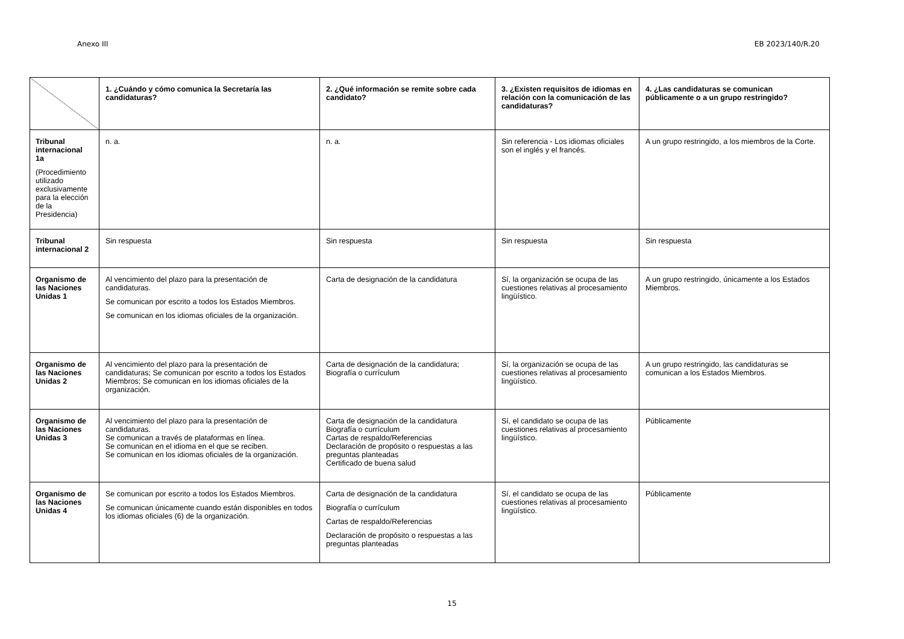Anexo III EB 2023/140/R.20
| | 1. ¿Cuándo y cómo comunica la Secretaría las candidaturas? | 2. ¿Qué información se remite sobre cada candidato? | 3. ¿Existen requisitos de idiomas en relación con la comunicación de las candidaturas? | 4. ¿Las candidaturas se comunican públicamente o a un grupo restringido? |
| --- | --- | --- | --- | --- |
| Tribunal internacional 1a (Procedimiento utilizado exclusivamente para la elección de la Presidencia) | n. a. | n. a. | Sin referencia - Los idiomas oficiales son el inglés y el francés. | A un grupo restringido, a los miembros de la Corte. |
| Tribunal internacional 2 | Sin respuesta | Sin respuesta | Sin respuesta | Sin respuesta |
| Organismo de las Naciones Unidas 1 | Al vencimiento del plazo para la presentación de candidaturas. Se comunican por escrito a todos los Estados Miembros. Se comunican en los idiomas oficiales de la organización. | Carta de designación de la candidatura | Sí, la organización se ocupa de las cuestiones relativas al procesamiento lingüístico. | A un grupo restringido, únicamente a los Estados Miembros. |
| Organismo de las Naciones Unidas 2 | Al vencimiento del plazo para la presentación de candidaturas; Se comunican por escrito a todos los Estados Miembros; Se comunican en los idiomas oficiales de la organización. | Carta de designación de la candidatura; Biografía o currículum | Sí, la organización se ocupa de las cuestiones relativas al procesamiento lingüístico. | A un grupo restringido, las candidaturas se comunican a los Estados Miembros. |
| Organismo de las Naciones Unidas 3 | Al vencimiento del plazo para la presentación de candidaturas. Se comunican a través de plataformas en línea. Se comunican en el idioma en el que se reciben. Se comunican en los idiomas oficiales de la organización. | Carta de designación de la candidatura Biografía o currículum Cartas de respaldo/Referencias Declaración de propósito o respuestas a las preguntas planteadas Certificado de buena salud | Sí, el candidato se ocupa de las cuestiones relativas al procesamiento lingüístico. | Públicamente |
| Organismo de las Naciones Unidas 4 | Se comunican por escrito a todos los Estados Miembros. Se comunican únicamente cuando están disponibles en todos los idiomas oficiales (6) de la organización. | Carta de designación de la candidatura Biografía o currículum Cartas de respaldo/Referencias Declaración de propósito o respuestas a las preguntas planteadas | Sí, el candidato se ocupa de las cuestiones relativas al procesamiento lingüístico. | Públicamente |
15